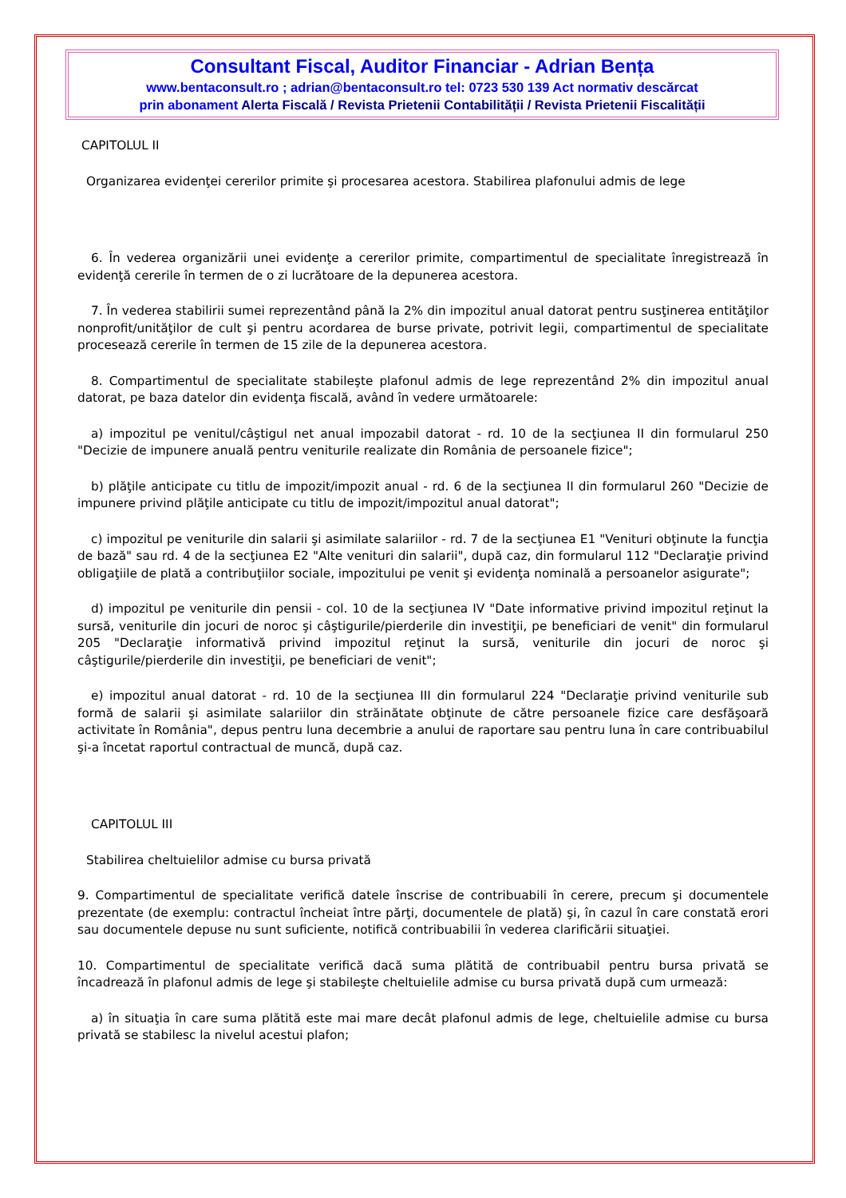Consultant Fiscal, Auditor Financiar - Adrian Bența
www.bentaconsult.ro ; adrian@bentaconsult.ro tel: 0723 530 139 Act normativ descărcat
prin abonament Alerta Fiscală / Revista Prietenii Contabilității / Revista Prietenii Fiscalității
CAPITOLUL II
Organizarea evidenţei cererilor primite şi procesarea acestora. Stabilirea plafonului admis de lege
6. În vederea organizării unei evidenţe a cererilor primite, compartimentul de specialitate înregistrează în evidenţă cererile în termen de o zi lucrătoare de la depunerea acestora.
7. În vederea stabilirii sumei reprezentând până la 2% din impozitul anual datorat pentru susţinerea entităţilor nonprofit/unităţilor de cult şi pentru acordarea de burse private, potrivit legii, compartimentul de specialitate procesează cererile în termen de 15 zile de la depunerea acestora.
8. Compartimentul de specialitate stabileşte plafonul admis de lege reprezentând 2% din impozitul anual datorat, pe baza datelor din evidenţa fiscală, având în vedere următoarele:
a) impozitul pe venitul/câştigul net anual impozabil datorat - rd. 10 de la secţiunea II din formularul 250 "Decizie de impunere anuală pentru veniturile realizate din România de persoanele fizice";
b) plăţile anticipate cu titlu de impozit/impozit anual - rd. 6 de la secţiunea II din formularul 260 "Decizie de impunere privind plăţile anticipate cu titlu de impozit/impozitul anual datorat";
c) impozitul pe veniturile din salarii şi asimilate salariilor - rd. 7 de la secţiunea E1 "Venituri obţinute la funcţia de bază" sau rd. 4 de la secţiunea E2 "Alte venituri din salarii", după caz, din formularul 112 "Declaraţie privind obligaţiile de plată a contribuţiilor sociale, impozitului pe venit şi evidenţa nominală a persoanelor asigurate";
d) impozitul pe veniturile din pensii - col. 10 de la secţiunea IV "Date informative privind impozitul reţinut la sursă, veniturile din jocuri de noroc şi câştigurile/pierderile din investiţii, pe beneficiari de venit" din formularul 205 "Declaraţie informativă privind impozitul reţinut la sursă, veniturile din jocuri de noroc şi câştigurile/pierderile din investiţii, pe beneficiari de venit";
e) impozitul anual datorat - rd. 10 de la secţiunea III din formularul 224 "Declaraţie privind veniturile sub formă de salarii şi asimilate salariilor din străinătate obţinute de către persoanele fizice care desfăşoară activitate în România", depus pentru luna decembrie a anului de raportare sau pentru luna în care contribuabilul şi-a încetat raportul contractual de muncă, după caz.
CAPITOLUL III
Stabilirea cheltuielilor admise cu bursa privată
9. Compartimentul de specialitate verifică datele înscrise de contribuabili în cerere, precum şi documentele prezentate (de exemplu: contractul încheiat între părţi, documentele de plată) şi, în cazul în care constată erori sau documentele depuse nu sunt suficiente, notifică contribuabilii în vederea clarificării situaţiei.
10. Compartimentul de specialitate verifică dacă suma plătită de contribuabil pentru bursa privată se încadrează în plafonul admis de lege şi stabileşte cheltuielile admise cu bursa privată după cum urmează:
a) în situaţia în care suma plătită este mai mare decât plafonul admis de lege, cheltuielile admise cu bursa privată se stabilesc la nivelul acestui plafon;